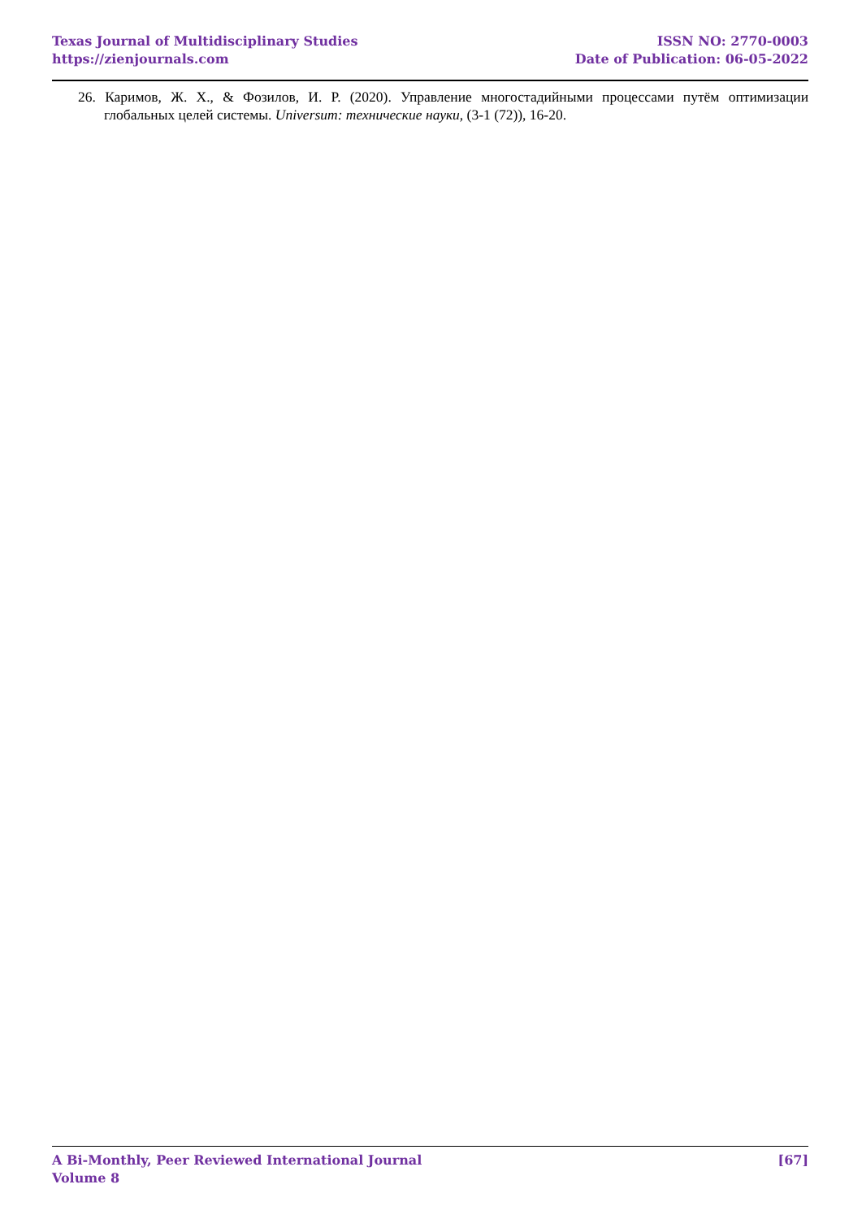Texas Journal of Multidisciplinary Studies
https://zienjournals.com
ISSN NO: 2770-0003
Date of Publication: 06-05-2022
26. Каримов, Ж. Х., & Фозилов, И. Р. (2020). Управление многостадийными процессами путём оптимизации глобальных целей системы. Universum: технические науки, (3-1 (72)), 16-20.
A Bi-Monthly, Peer Reviewed International Journal
Volume 8
[67]